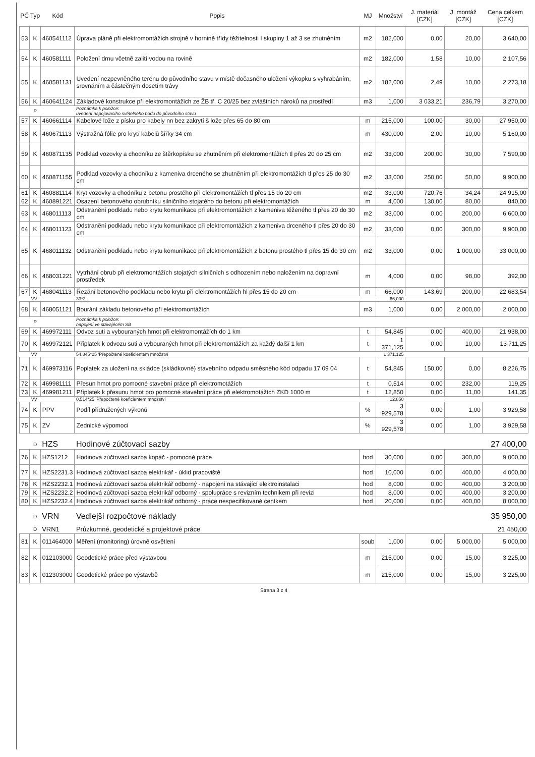| PČ | Typ | Kód | Popis | MJ | Množství | J. materiál [CZK] | J. montáž [CZK] | Cena celkem [CZK] |
| --- | --- | --- | --- | --- | --- | --- | --- | --- |
| 53 | K | 460541112 | Úprava pláně při elektromontážích strojně v hornině třídy těžitelnosti I skupiny 1 až 3 se zhutněním | m2 | 182,000 | 0,00 | 20,00 | 3 640,00 |
| 54 | K | 460581111 | Položení drnu včetně zalití vodou na rovině | m2 | 182,000 | 1,58 | 10,00 | 2 107,56 |
| 55 | K | 460581131 | Uvedení nezpevněného terénu do původního stavu v místě dočasného uložení výkopku s vyhrabáním, srovnáním a částečným dosetím trávy | m2 | 182,000 | 2,49 | 10,00 | 2 273,18 |
| 56 | K | 460641124 | Základové konstrukce při elektromontážích ze ŽB tř. C 20/25 bez zvláštních nároků na prostředí | m3 | 1,000 | 3 033,21 | 236,79 | 3 270,00 |
| | P | | Poznámka k položce: uvedení napojovacího světelného bodu do původního stavu | | | | | |
| 57 | K | 460661114 | Kabelové lože z písku pro kabely nn bez zakrytí š lože přes 65 do 80 cm | m | 215,000 | 100,00 | 30,00 | 27 950,00 |
| 58 | K | 460671113 | Výstražná fólie pro krytí kabelů šířky 34 cm | m | 430,000 | 2,00 | 10,00 | 5 160,00 |
| 59 | K | 460871135 | Podklad vozovky a chodníku ze štěrkopísku se zhutněním při elektromontážích tl přes 20 do 25 cm | m2 | 33,000 | 200,00 | 30,00 | 7 590,00 |
| 60 | K | 460871155 | Podklad vozovky a chodníku z kameniva drceného se zhutněním při elektromontážích tl přes 25 do 30 cm | m2 | 33,000 | 250,00 | 50,00 | 9 900,00 |
| 61 | K | 460881114 | Kryt vozovky a chodníku z betonu prostého při elektromontážích tl přes 15 do 20 cm | m2 | 33,000 | 720,76 | 34,24 | 24 915,00 |
| 62 | K | 460891221 | Osazení betonového obrubníku silničního stojatého do betonu při elektromontážích | m | 4,000 | 130,00 | 80,00 | 840,00 |
| 63 | K | 468011113 | Odstranění podkladu nebo krytu komunikace při elektromontážích z kameniva těženého tl přes 20 do 30 cm | m2 | 33,000 | 0,00 | 200,00 | 6 600,00 |
| 64 | K | 468011123 | Odstranění podkladu nebo krytu komunikace při elektromontážích z kameniva drceného tl přes 20 do 30 cm | m2 | 33,000 | 0,00 | 300,00 | 9 900,00 |
| 65 | K | 468011132 | Odstranění podkladu nebo krytu komunikace při elektromontážích z betonu prostého tl přes 15 do 30 cm | m2 | 33,000 | 0,00 | 1 000,00 | 33 000,00 |
| 66 | K | 468031221 | Vytrhání obrub při elektromontážích stojatých silničních s odhozením nebo naložením na dopravní prostředek | m | 4,000 | 0,00 | 98,00 | 392,00 |
| 67 | K | 468041113 | Řezání betonového podkladu nebo krytu při elektromontážích hl přes 15 do 20 cm | m | 66,000 | 143,69 | 200,00 | 22 683,54 |
| | VV | | 33*2 | | 66,000 | | | |
| 68 | K | 468051121 | Bourání základu betonového při elektromontážích | m3 | 1,000 | 0,00 | 2 000,00 | 2 000,00 |
| | P | | Poznámka k položce: napojení ve stávajécém SB | | | | | |
| 69 | K | 469972111 | Odvoz suti a vybouraných hmot při elektromontážích do 1 km | t | 54,845 | 0,00 | 400,00 | 21 938,00 |
| 70 | K | 469972121 | Příplatek k odvozu suti a vybouraných hmot při elektromontážích za každý další 1 km | t | 1 371,125 | 0,00 | 10,00 | 13 711,25 |
| | VV | | 54,845*25 'Přepočtené koeficientem množství | | 1 371,125 | | | |
| 71 | K | 469973116 | Poplatek za uložení na skládce (skládkovné) stavebního odpadu směsného kód odpadu 17 09 04 | t | 54,845 | 150,00 | 0,00 | 8 226,75 |
| 72 | K | 469981111 | Přesun hmot pro pomocné stavební práce při elektromotážích | t | 0,514 | 0,00 | 232,00 | 119,25 |
| 73 | K | 469981211 | Příplatek k přesunu hmot pro pomocné stavební práce při elektromotážích ZKD 1000 m | t | 12,850 | 0,00 | 11,00 | 141,35 |
| | VV | | 0,514*25 'Přepočtené koeficientem množství | | 12,850 | | | |
| 74 | K | PPV | Podíl přidružených výkonů | % | 3 929,578 | 0,00 | 1,00 | 3 929,58 |
| 75 | K | ZV | Zednické výpomoci | % | 3 929,578 | 0,00 | 1,00 | 3 929,58 |
| | D | HZS | Hodinové zúčtovací sazby | | | | | 27 400,00 |
| 76 | K | HZS1212 | Hodinová zúčtovací sazba kopáč - pomocné práce | hod | 30,000 | 0,00 | 300,00 | 9 000,00 |
| 77 | K | HZS2231.3 | Hodinová zúčtovací sazba elektrikář - úklid pracoviště | hod | 10,000 | 0,00 | 400,00 | 4 000,00 |
| 78 | K | HZS2232.1 | Hodinová zúčtovací sazba elektrikář odborný - napojení na stávající elektroinstalaci | hod | 8,000 | 0,00 | 400,00 | 3 200,00 |
| 79 | K | HZS2232.2 | Hodinová zúčtovací sazba elektrikář odborný - spolupráce s revizním technikem při revizi | hod | 8,000 | 0,00 | 400,00 | 3 200,00 |
| 80 | K | HZS2232.4 | Hodinová zúčtovací sazba elektrikář odborný - práce nespecifikované ceníkem | hod | 20,000 | 0,00 | 400,00 | 8 000,00 |
| | D | VRN | Vedlejší rozpočtové náklady | | | | | 35 950,00 |
| | D | VRN1 | Průzkumné, geodetické a projektové práce | | | | | 21 450,00 |
| 81 | K | 011464000 | Měření (monitoring) úrovně osvětlení | soub | 1,000 | 0,00 | 5 000,00 | 5 000,00 |
| 82 | K | 012103000 | Geodetické práce před výstavbou | m | 215,000 | 0,00 | 15,00 | 3 225,00 |
| 83 | K | 012303000 | Geodetické práce po výstavbě | m | 215,000 | 0,00 | 15,00 | 3 225,00 |
Strana 3 z 4